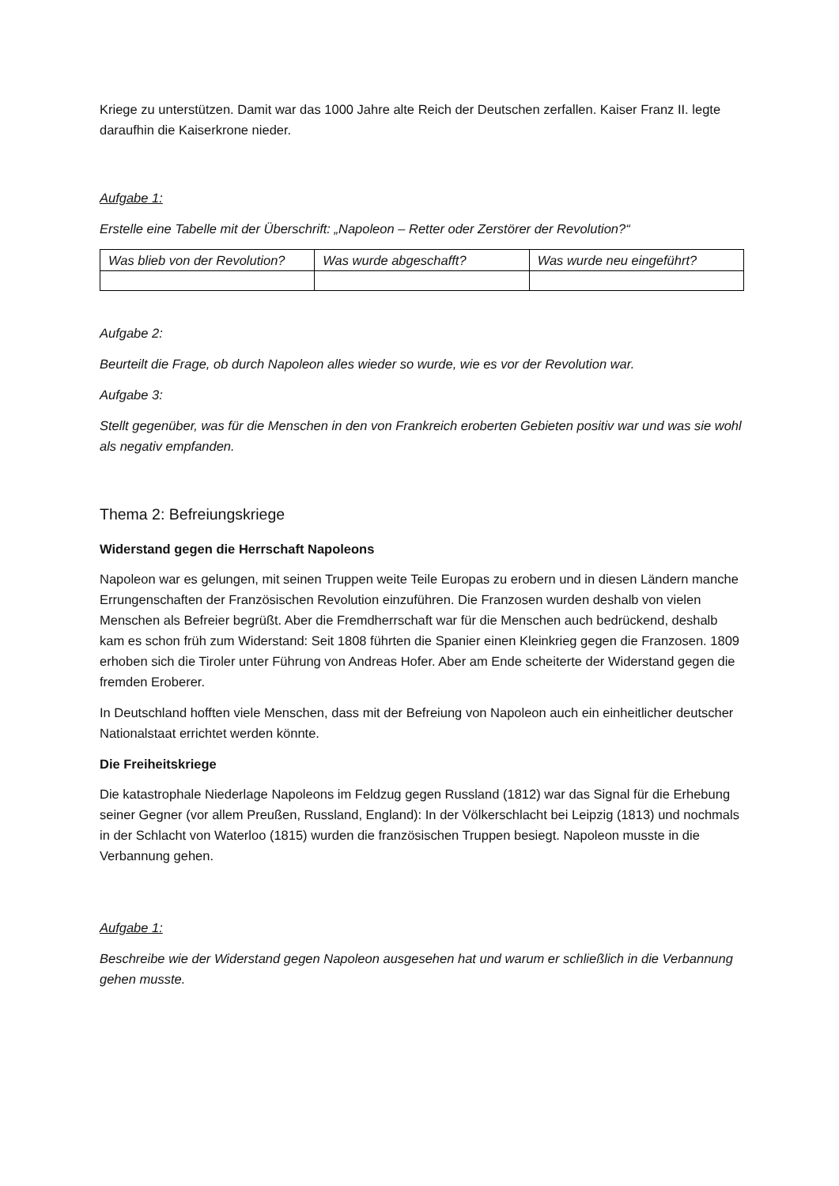Kriege zu unterstützen. Damit war das 1000 Jahre alte Reich der Deutschen zerfallen. Kaiser Franz II. legte daraufhin die Kaiserkrone nieder.
Aufgabe 1:
Erstelle eine Tabelle mit der Überschrift: „Napoleon – Retter oder Zerstörer der Revolution?“
| Was blieb von der Revolution? | Was wurde abgeschafft? | Was wurde neu eingeführt? |
| --- | --- | --- |
Aufgabe 2:
Beurteilt die Frage, ob durch Napoleon alles wieder so wurde, wie es vor der Revolution war.
Aufgabe 3:
Stellt gegenüber, was für die Menschen in den von Frankreich eroberten Gebieten positiv war und was sie wohl als negativ empfanden.
Thema 2: Befreiungskriege
Widerstand gegen die Herrschaft Napoleons
Napoleon war es gelungen, mit seinen Truppen weite Teile Europas zu erobern und in diesen Ländern manche Errungenschaften der Französischen Revolution einzuführen. Die Franzosen wurden deshalb von vielen Menschen als Befreier begrüßt. Aber die Fremdherrschaft war für die Menschen auch bedrückend, deshalb kam es schon früh zum Widerstand: Seit 1808 führten die Spanier einen Kleinkrieg gegen die Franzosen. 1809 erhoben sich die Tiroler unter Führung von Andreas Hofer. Aber am Ende scheiterte der Widerstand gegen die fremden Eroberer.
In Deutschland hofften viele Menschen, dass mit der Befreiung von Napoleon auch ein einheitlicher deutscher Nationalstaat errichtet werden könnte.
Die Freiheitskriege
Die katastrophale Niederlage Napoleons im Feldzug gegen Russland (1812) war das Signal für die Erhebung seiner Gegner (vor allem Preußen, Russland, England): In der Völkerschlacht bei Leipzig (1813) und nochmals in der Schlacht von Waterloo (1815) wurden die französischen Truppen besiegt. Napoleon musste in die Verbannung gehen.
Aufgabe 1:
Beschreibe wie der Widerstand gegen Napoleon ausgesehen hat und warum er schließlich in die Verbannung gehen musste.